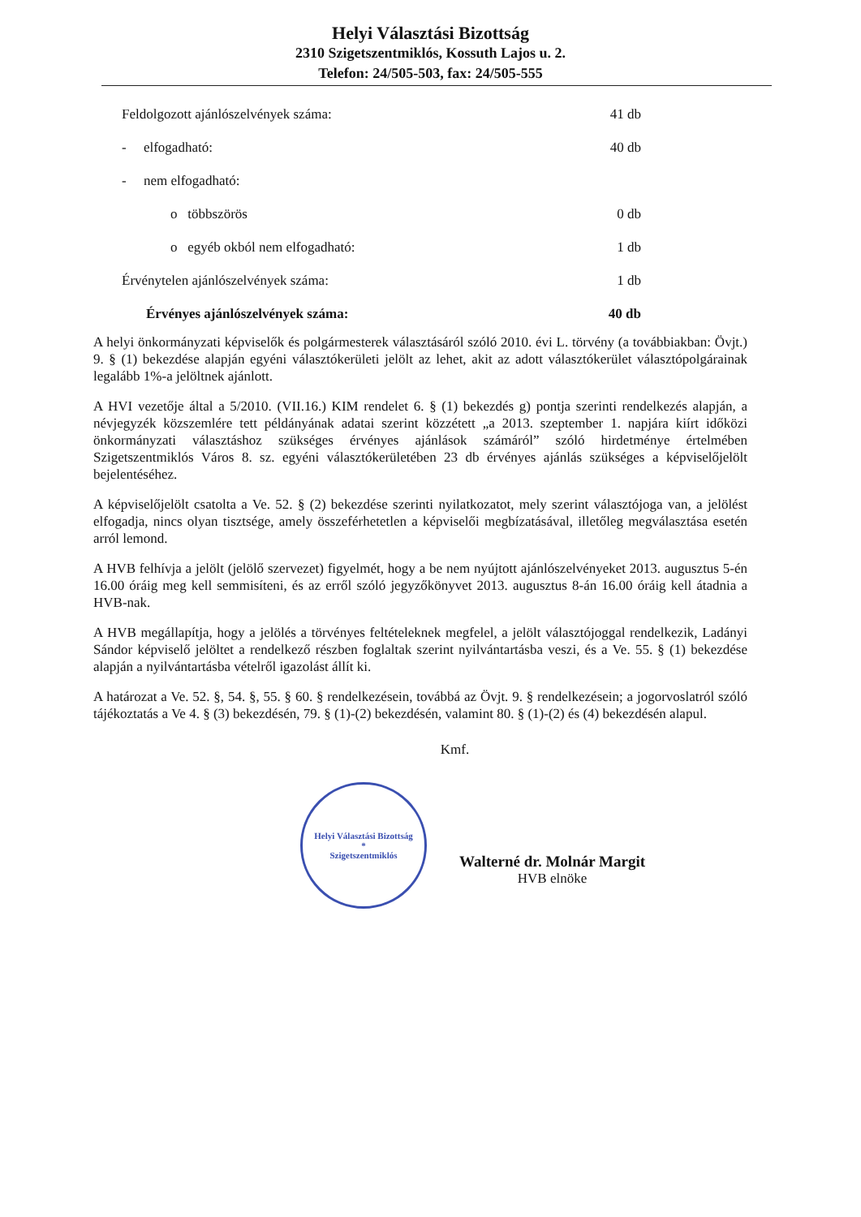Helyi Választási Bizottság
2310 Szigetszentmiklós, Kossuth Lajos u. 2.
Telefon: 24/505-503, fax: 24/505-555
| Feldolgozott ajánlószelvények száma: | 41 db |
| - elfogadható: | 40 db |
| - nem elfogadható: | |
| o többszörös | 0 db |
| o egyéb okból nem elfogadható: | 1 db |
| Érvénytelen ajánlószelvények száma: | 1 db |
| Érvényes ajánlószelvények száma: | 40 db |
A helyi önkormányzati képviselők és polgármesterek választásáról szóló 2010. évi L. törvény (a továbbiakban: Övjt.) 9. § (1) bekezdése alapján egyéni választókerületi jelölt az lehet, akit az adott választókerület választópolgárainak legalább 1%-a jelöltnek ajánlott.
A HVI vezetője által a 5/2010. (VII.16.) KIM rendelet 6. § (1) bekezdés g) pontja szerinti rendelkezés alapján, a névjegyzék közszemlére tett példányának adatai szerint közzétett „a 2013. szeptember 1. napjára kiírt időközi önkormányzati választáshoz szükséges érvényes ajánlások számáról” szóló hirdetménye értelmében Szigetszentmiklós Város 8. sz. egyéni választókerületében 23 db érvényes ajánlás szükséges a képviselőjelölt bejelentéséhez.
A képviselőjelölt csatolta a Ve. 52. § (2) bekezdése szerinti nyilatkozatot, mely szerint választójoga van, a jelölést elfogadja, nincs olyan tisztsége, amely összeférhetetlen a képviselői megbízatásával, illetőleg megválasztása esetén arról lemond.
A HVB felhívja a jelölt (jelölő szervezet) figyelmét, hogy a be nem nyújtott ajánlószelvényeket 2013. augusztus 5-én 16.00 óráig meg kell semmisíteni, és az erről szóló jegyzőkönyvet 2013. augusztus 8-án 16.00 óráig kell átadnia a HVB-nak.
A HVB megállapítja, hogy a jelölés a törvényes feltételeknek megfelel, a jelölt választójoggal rendelkezik, Ladányi Sándor képviselő jelöltet a rendelkező részben foglaltak szerint nyilvántartásba veszi, és a Ve. 55. § (1) bekezdése alapján a nyilvántartásba vételről igazolást állít ki.
A határozat a Ve. 52. §, 54. §, 55. § 60. § rendelkezésein, továbbá az Övjt. 9. § rendelkezésein; a jogorvoslatról szóló tájékoztatás a Ve 4. § (3) bekezdésén, 79. § (1)-(2) bekezdésén, valamint 80. § (1)-(2) és (4) bekezdésén alapul.
Kmf.
Helyi Választási Bizottság
*
Szigetszentmiklós
Walterné dr. Molnár Margit
HVB elnöke